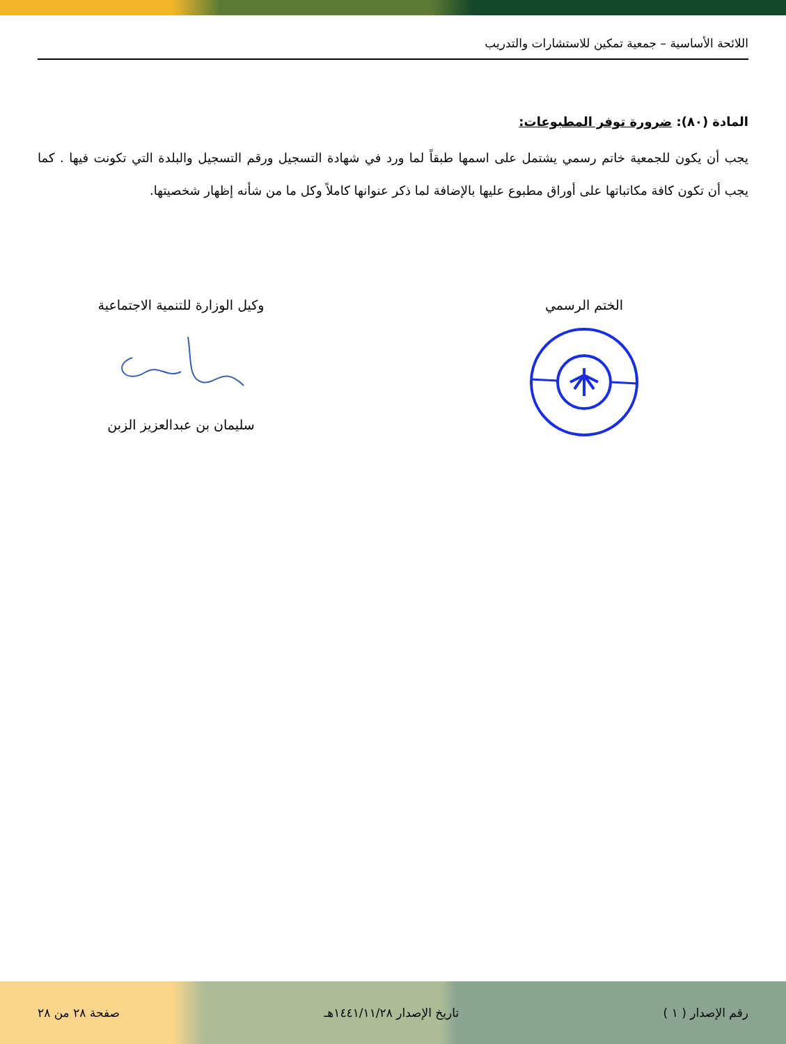اللائحة الأساسية – جمعية تمكين للاستشارات والتدريب
المادة (٨٠): ضرورة توفر المطبوعات:
يجب أن يكون للجمعية خاتم رسمي يشتمل على اسمها طبقاً لما ورد في شهادة التسجيل ورقم التسجيل والبلدة التي تكونت فيها . كما يجب أن تكون كافة مكاتباتها على أوراق مطبوع عليها بالإضافة لما ذكر عنوانها كاملاً وكل ما من شأنه إظهار شخصيتها.
الختم الرسمي وكيل الوزارة للتنمية الاجتماعية سليمان بن عبدالعزيز الزبن
رقم الإصدار ( ١ ) تاريخ الإصدار ١٤٤١/١١/٢٨هـ صفحة ٢٨ من ٢٨